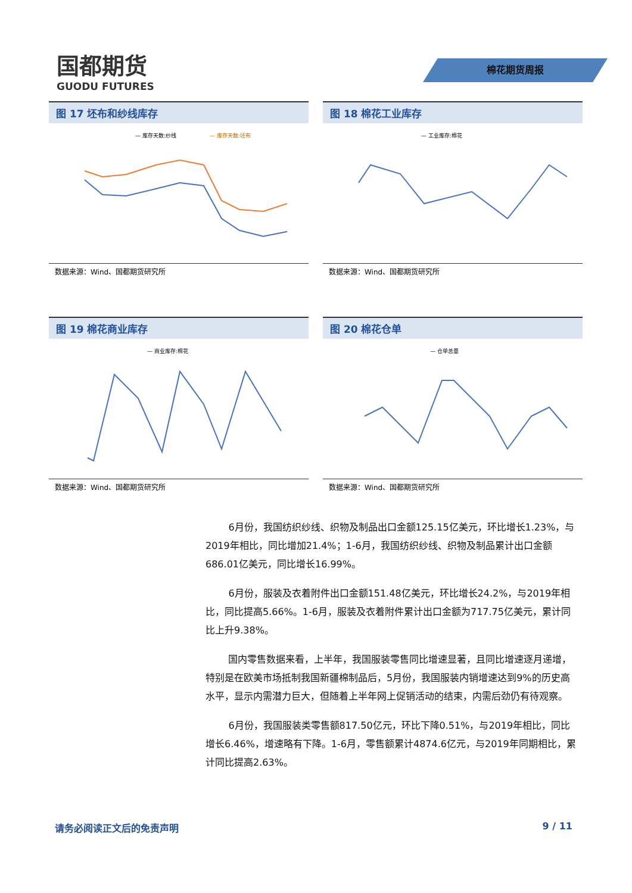国都期货
GUODU FUTURES
棉花期货周报
图 17 坯布和纱线库存
— 库存天数:纱线
— 库存天数:坯布
数据来源：Wind、国都期货研究所
图 18 棉花工业库存
— 工业库存:棉花
数据来源：Wind、国都期货研究所
图 19 棉花商业库存
— 商业库存:棉花
数据来源：Wind、国都期货研究所
图 20 棉花仓单
— 仓单总量
数据来源：Wind、国都期货研究所
6月份，我国纺织纱线、织物及制品出口金额125.15亿美元，环比增长1.23%，与2019年相比，同比增加21.4%；1-6月，我国纺织纱线、织物及制品累计出口金额686.01亿美元，同比增长16.99%。
6月份，服装及衣着附件出口金额151.48亿美元，环比增长24.2%，与2019年相比，同比提高5.66%。1-6月，服装及衣着附件累计出口金额为717.75亿美元，累计同比上升9.38%。
国内零售数据来看，上半年，我国服装零售同比增速显著，且同比增速逐月递增，特别是在欧美市场抵制我国新疆棉制品后，5月份，我国服装内销增速达到9%的历史高水平，显示内需潜力巨大，但随着上半年网上促销活动的结束，内需后劲仍有待观察。
6月份，我国服装类零售额817.50亿元，环比下降0.51%，与2019年相比，同比增长6.46%，增速略有下降。1-6月，零售额累计4874.6亿元，与2019年同期相比，累计同比提高2.63%。
请务必阅读正文后的免责声明 9 / 11